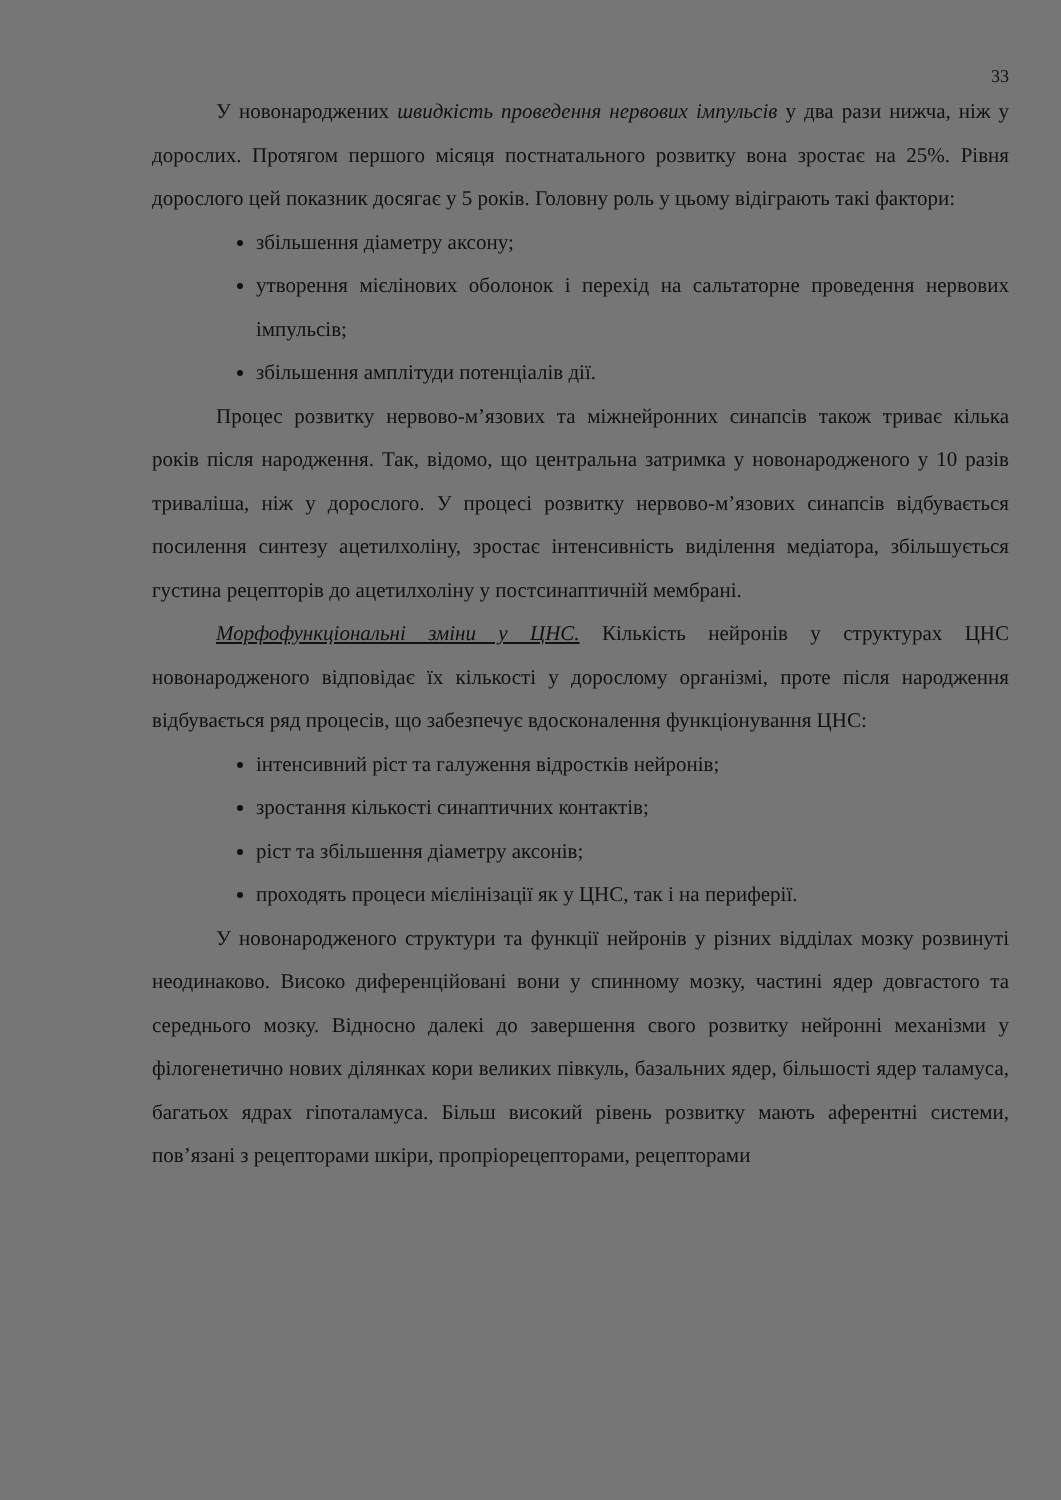33
У новонароджених швидкість проведення нервових імпульсів у два рази нижча, ніж у дорослих. Протягом першого місяця постнатального розвитку вона зростає на 25%. Рівня дорослого цей показник досягає у 5 років. Головну роль у цьому відіграють такі фактори:
збільшення діаметру аксону;
утворення мієлінових оболонок і перехід на сальтаторне проведення нервових імпульсів;
збільшення амплітуди потенціалів дії.
Процес розвитку нервово-м’язових та міжнейронних синапсів також триває кілька років після народження. Так, відомо, що центральна затримка у новонародженого у 10 разів триваліша, ніж у дорослого. У процесі розвитку нервово-м’язових синапсів відбувається посилення синтезу ацетилхоліну, зростає інтенсивність виділення медіатора, збільшується густина рецепторів до ацетилхоліну у постсинаптичній мембрані.
Морфофункціональні зміни у ЦНС. Кількість нейронів у структурах ЦНС новонародженого відповідає їх кількості у дорослому організмі, проте після народження відбувається ряд процесів, що забезпечує вдосконалення функціонування ЦНС:
інтенсивний ріст та галуження відростків нейронів;
зростання кількості синаптичних контактів;
ріст та збільшення діаметру аксонів;
проходять процеси мієлінізації як у ЦНС, так і на периферії.
У новонародженого структури та функції нейронів у різних відділах мозку розвинуті неодинаково. Високо диференційовані вони у спинному мозку, частині ядер довгастого та середнього мозку. Відносно далекі до завершення свого розвитку нейронні механізми у філогенетично нових ділянках кори великих півкуль, базальних ядер, більшості ядер таламуса, багатьох ядрах гіпоталамуса. Більш високий рівень розвитку мають аферентні системи, пов’язані з рецепторами шкіри, пропріорецепторами, рецепторами